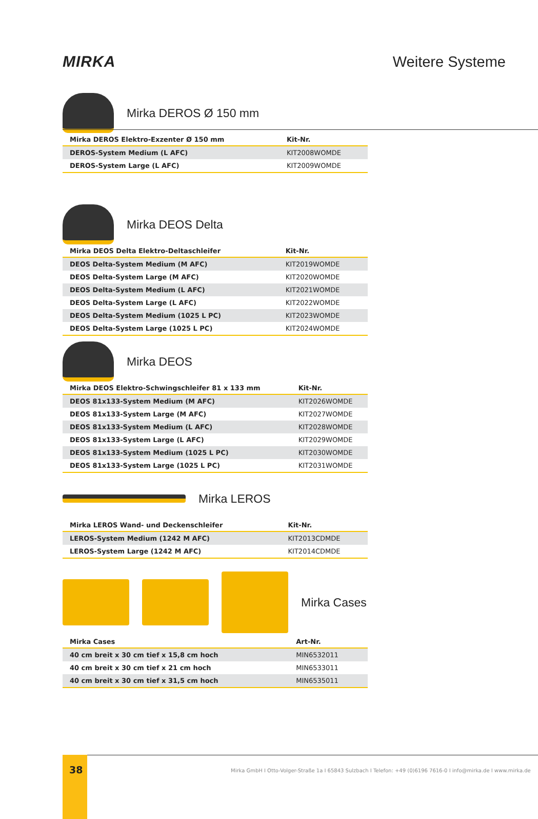MIRKA Weitere Systeme
Mirka DEROS Ø 150 mm
| Mirka DEROS Elektro-Exzenter Ø 150 mm | Kit-Nr. |
| --- | --- |
| DEROS-System Medium (L AFC) | KIT2008WOMDE |
| DEROS-System Large (L AFC) | KIT2009WOMDE |
Mirka DEOS Delta
| Mirka DEOS Delta Elektro-Deltaschleifer | Kit-Nr. |
| --- | --- |
| DEOS Delta-System Medium (M AFC) | KIT2019WOMDE |
| DEOS Delta-System Large (M AFC) | KIT2020WOMDE |
| DEOS Delta-System Medium (L AFC) | KIT2021WOMDE |
| DEOS Delta-System Large (L AFC) | KIT2022WOMDE |
| DEOS Delta-System Medium (1025 L PC) | KIT2023WOMDE |
| DEOS Delta-System Large (1025 L PC) | KIT2024WOMDE |
Mirka DEOS
| Mirka DEOS Elektro-Schwingschleifer 81 x 133 mm | Kit-Nr. |
| --- | --- |
| DEOS 81x133-System Medium (M AFC) | KIT2026WOMDE |
| DEOS 81x133-System Large (M AFC) | KIT2027WOMDE |
| DEOS 81x133-System Medium (L AFC) | KIT2028WOMDE |
| DEOS 81x133-System Large (L AFC) | KIT2029WOMDE |
| DEOS 81x133-System Medium (1025 L PC) | KIT2030WOMDE |
| DEOS 81x133-System Large (1025 L PC) | KIT2031WOMDE |
Mirka LEROS
| Mirka LEROS Wand- und Deckenschleifer | Kit-Nr. |
| --- | --- |
| LEROS-System Medium (1242 M AFC) | KIT2013CDMDE |
| LEROS-System Large (1242 M AFC) | KIT2014CDMDE |
Mirka Cases
| Mirka Cases | Art-Nr. |
| --- | --- |
| 40 cm breit x 30 cm tief x 15,8 cm hoch | MIN6532011 |
| 40 cm breit x 30 cm tief x 21 cm hoch | MIN6533011 |
| 40 cm breit x 30 cm tief x 31,5 cm hoch | MIN6535011 |
38
Mirka GmbH I Otto-Volger-Straße 1a I 65843 Sulzbach I Telefon: +49 (0)6196 7616-0 I info@mirka.de I www.mirka.de